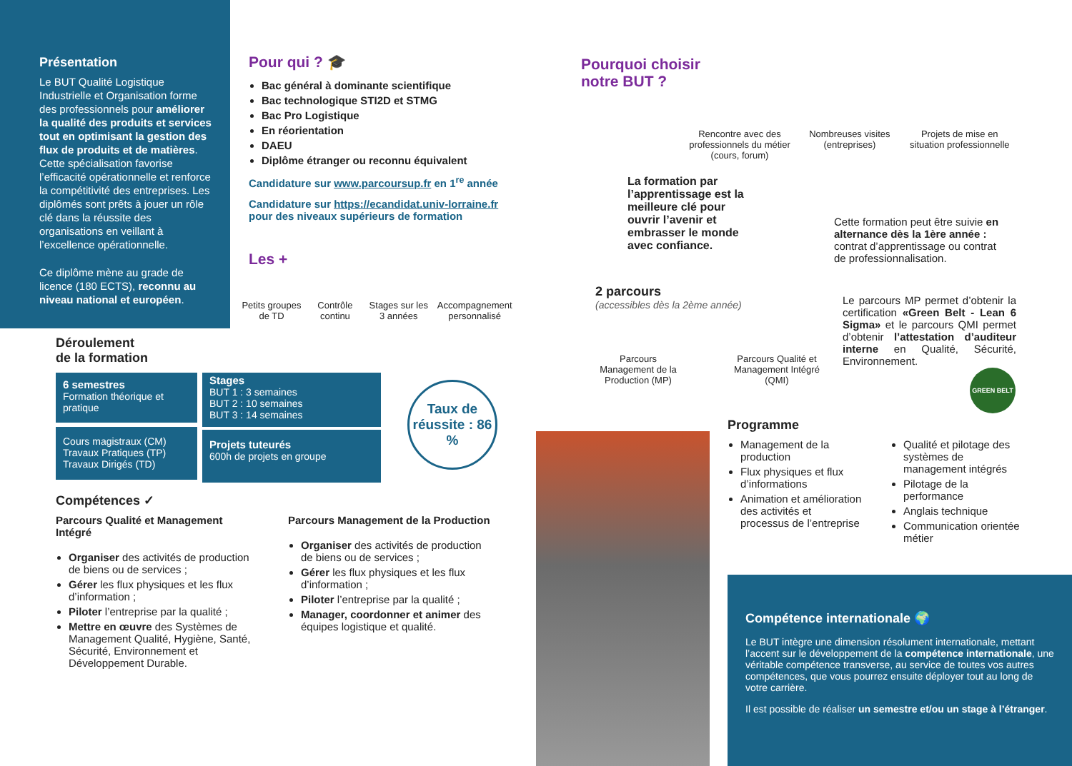Présentation
Le BUT Qualité Logistique Industrielle et Organisation forme des professionnels pour améliorer la qualité des produits et services tout en optimisant la gestion des flux de produits et de matières. Cette spécialisation favorise l’efficacité opérationnelle et renforce la compétitivité des entreprises. Les diplômés sont prêts à jouer un rôle clé dans la réussite des organisations en veillant à l’excellence opérationnelle.
Ce diplôme mène au grade de licence (180 ECTS), reconnu au niveau national et européen.
Pour qui ? 🎓
Bac général à dominante scientifique
Bac technologique STI2D et STMG
Bac Pro Logistique
En réorientation
DAEU
Diplôme étranger ou reconnu équivalent
Candidature sur www.parcoursup.fr en 1<sup>re</sup> année
Candidature sur https://ecandidat.univ-lorraine.fr pour des niveaux supérieurs de formation
Les +
Petits groupes de TD Contrôle continu Stages sur les 3 années Accompagnement personnalisé
Déroulement
de la formation
6 semestres
Formation théorique et pratique
Cours magistraux (CM)
Travaux Pratiques (TP)
Travaux Dirigés (TD)
Stages
BUT 1 : 3 semaines
BUT 2 : 10 semaines
BUT 3 : 14 semaines
Projets tuteurés
600h de projets en groupe
Taux de réussite : 86 %
Compétences ✓
Parcours Qualité et Management Intégré
Organiser des activités de production de biens ou de services ;
Gérer les flux physiques et les flux d’information ;
Piloter l’entreprise par la qualité ;
Mettre en œuvre des Systèmes de Management Qualité, Hygiène, Santé, Sécurité, Environnement et Développement Durable.
Parcours Management de la Production
Organiser des activités de production de biens ou de services ;
Gérer les flux physiques et les flux d’information ;
Piloter l’entreprise par la qualité ;
Manager, coordonner et animer des équipes logistique et qualité.
Pourquoi choisir
notre BUT ?
Rencontre avec des professionnels du métier (cours, forum) Nombreuses visites (entreprises) Projets de mise en situation professionnelle
La formation par l’apprentissage est la meilleure clé pour ouvrir l’avenir et embrasser le monde avec confiance.
Cette formation peut être suivie en alternance dès la 1ère année : contrat d’apprentissage ou contrat de professionnalisation.
2 parcours
(accessibles dès la 2ème année)
Parcours Management de la Production (MP) Parcours Qualité et Management Intégré (QMI)
Le parcours MP permet d’obtenir la certification «Green Belt - Lean 6 Sigma» et le parcours QMI permet d’obtenir l’attestation d’auditeur interne en Qualité, Sécurité, Environnement.
GREEN BELT
Programme
Management de la production
Flux physiques et flux d’informations
Animation et amélioration des activités et processus de l’entreprise
Qualité et pilotage des systèmes de management intégrés
Pilotage de la performance
Anglais technique
Communication orientée métier
Compétence internationale 🌍
Le BUT intègre une dimension résolument internationale, mettant l’accent sur le développement de la compétence internationale, une véritable compétence transverse, au service de toutes vos autres compétences, que vous pourrez ensuite déployer tout au long de votre carrière.
Il est possible de réaliser un semestre et/ou un stage à l’étranger.